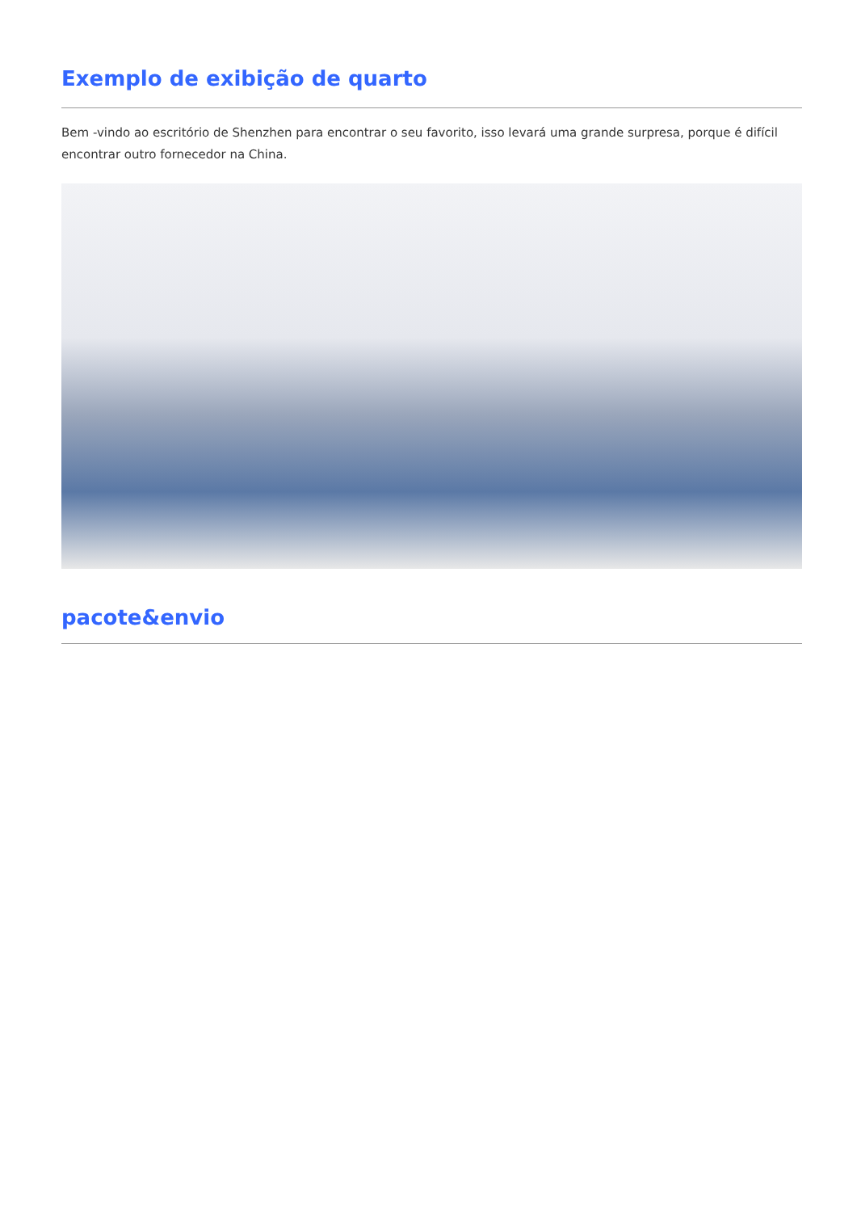Exemplo de exibição de quarto
Bem -vindo ao escritório de Shenzhen para encontrar o seu favorito, isso levará uma grande surpresa, porque é difícil encontrar outro fornecedor na China.
pacote&envio